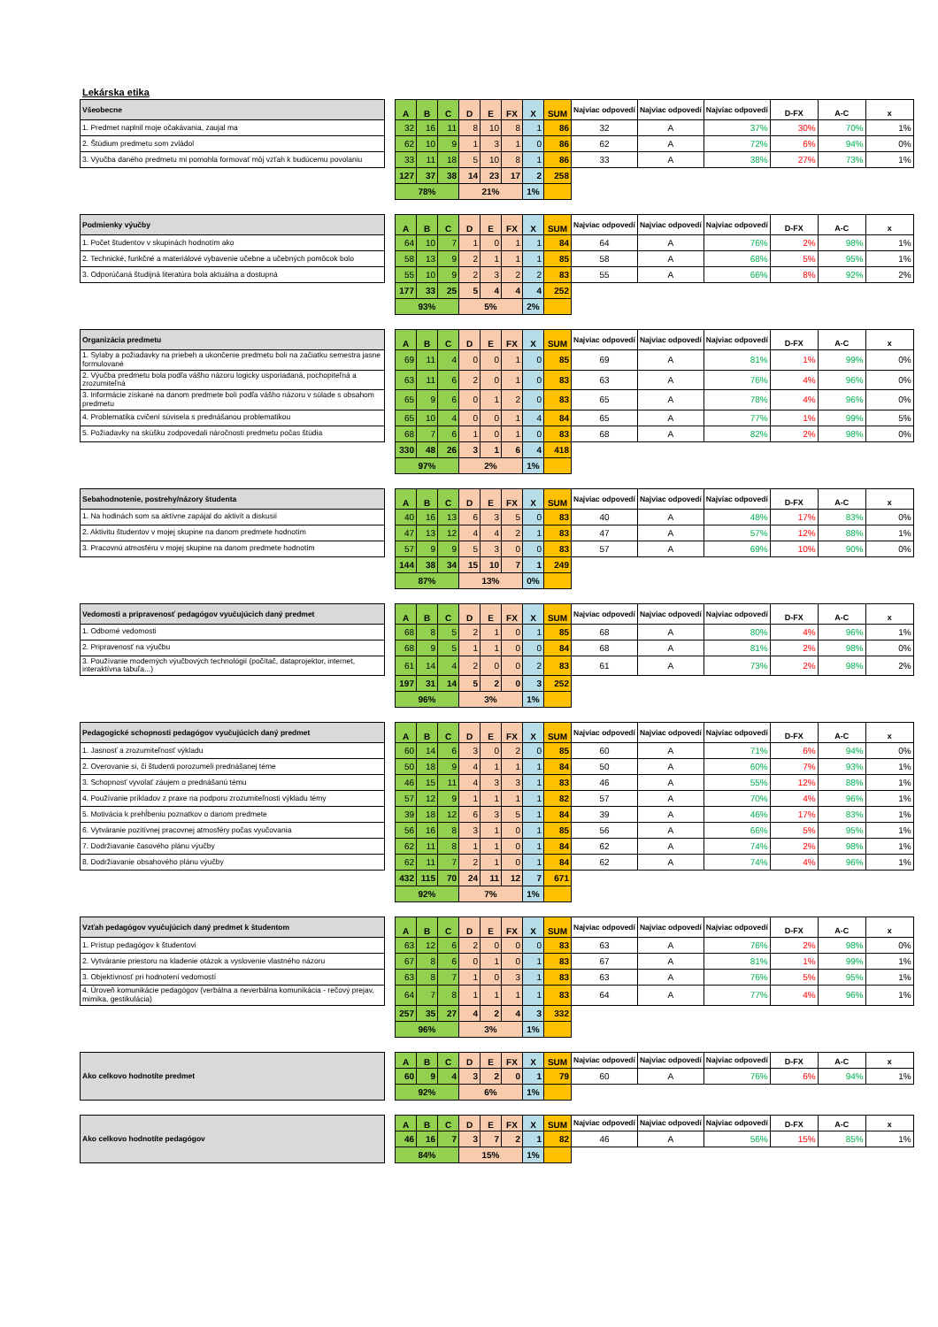Lekárska etika
| Všeobecne | | A | B | C | D | E | FX | X | SUM | Najviac odpovedí | Najviac odpovedí | Najviac odpovedí | D-FX | A-C | x |
| --- | --- | --- | --- | --- | --- | --- | --- | --- | --- | --- | --- | --- | --- | --- | --- |
| 1. Predmet naplnil moje očakávania, zaujal ma | | 32 | 16 | 11 | 8 | 10 | 8 | 1 | 86 | 32 | A | 37% | 30% | 70% | 1% |
| 2. Štúdium predmetu som zvládol | | 62 | 10 | 9 | 1 | 3 | 1 | 0 | 86 | 62 | A | 72% | 6% | 94% | 0% |
| 3. Výučba daného predmetu mi pomohla formovať môj vzťah k budúcemu povolaniu | | 33 | 11 | 18 | 5 | 10 | 8 | 1 | 86 | 33 | A | 38% | 27% | 73% | 1% |
| | | 127 | 37 | 38 | 14 | 23 | 17 | 2 | 258 | | | | | | |
| | | 78% | | | 21% | | | 1% | | | | | | | |
| Podmienky výučby | | A | B | C | D | E | FX | X | SUM | Najviac odpovedí | Najviac odpovedí | Najviac odpovedí | D-FX | A-C | x |
| --- | --- | --- | --- | --- | --- | --- | --- | --- | --- | --- | --- | --- | --- | --- | --- |
| 1. Počet študentov v skupinách hodnotím ako | | 64 | 10 | 7 | 1 | 0 | 1 | 1 | 84 | 64 | A | 76% | 2% | 98% | 1% |
| 2. Technické, funkčné a materiálové vybavenie učebne a učebných pomôcok bolo | | 58 | 13 | 9 | 2 | 1 | 1 | 1 | 85 | 58 | A | 68% | 5% | 95% | 1% |
| 3. Odporúčaná študijná literatúra bola aktuálna a dostupná | | 55 | 10 | 9 | 2 | 3 | 2 | 2 | 83 | 55 | A | 66% | 8% | 92% | 2% |
| | | 177 | 33 | 25 | 5 | 4 | 4 | 4 | 252 | | | | | | |
| | | 93% | | | 5% | | | 2% | | | | | | | |
| Organizácia predmetu | | A | B | C | D | E | FX | X | SUM | Najviac odpovedí | Najviac odpovedí | Najviac odpovedí | D-FX | A-C | x |
| --- | --- | --- | --- | --- | --- | --- | --- | --- | --- | --- | --- | --- | --- | --- | --- |
| 1. Sylaby a požiadavky na priebeh a ukončenie predmetu boli na začiatku semestra jasne formulované | | 69 | 11 | 4 | 0 | 0 | 1 | 0 | 85 | 69 | A | 81% | 1% | 99% | 0% |
| 2. Výučba predmetu bola podľa vášho názoru logicky usporiadaná, pochopiteľná a zrozumiteľná | | 63 | 11 | 6 | 2 | 0 | 1 | 0 | 83 | 63 | A | 76% | 4% | 96% | 0% |
| 3. Informácie získané na danom predmete boli podľa vášho názoru v súlade s obsahom predmetu | | 65 | 9 | 6 | 0 | 1 | 2 | 0 | 83 | 65 | A | 78% | 4% | 96% | 0% |
| 4. Problematika cvičení súvisela s prednášanou problematikou | | 65 | 10 | 4 | 0 | 0 | 1 | 4 | 84 | 65 | A | 77% | 1% | 99% | 5% |
| 5. Požiadavky na skúšku zodpovedali náročnosti predmetu počas štúdia | | 68 | 7 | 6 | 1 | 0 | 1 | 0 | 83 | 68 | A | 82% | 2% | 98% | 0% |
| | | 330 | 48 | 26 | 3 | 1 | 6 | 4 | 418 | | | | | | |
| | | 97% | | | 2% | | | 1% | | | | | | | |
| Sebahodnotenie, postrehy/názory študenta | | A | B | C | D | E | FX | X | SUM | Najviac odpovedí | Najviac odpovedí | Najviac odpovedí | D-FX | A-C | x |
| --- | --- | --- | --- | --- | --- | --- | --- | --- | --- | --- | --- | --- | --- | --- | --- |
| 1. Na hodinách som sa aktívne zapájal do aktivít a diskusií | | 40 | 16 | 13 | 6 | 3 | 5 | 0 | 83 | 40 | A | 48% | 17% | 83% | 0% |
| 2. Aktivitu študentov v mojej skupine na danom predmete hodnotím | | 47 | 13 | 12 | 4 | 4 | 2 | 1 | 83 | 47 | A | 57% | 12% | 88% | 1% |
| 3. Pracovnú atmosféru v mojej skupine na danom predmete hodnotím | | 57 | 9 | 9 | 5 | 3 | 0 | 0 | 83 | 57 | A | 69% | 10% | 90% | 0% |
| | | 144 | 38 | 34 | 15 | 10 | 7 | 1 | 249 | | | | | | |
| | | 87% | | | 13% | | | 0% | | | | | | | |
| Vedomosti a pripravenosť pedagógov vyučujúcich daný predmet | | A | B | C | D | E | FX | X | SUM | Najviac odpovedí | Najviac odpovedí | Najviac odpovedí | D-FX | A-C | x |
| --- | --- | --- | --- | --- | --- | --- | --- | --- | --- | --- | --- | --- | --- | --- | --- |
| 1. Odborné vedomosti | | 68 | 8 | 5 | 2 | 1 | 0 | 1 | 85 | 68 | A | 80% | 4% | 96% | 1% |
| 2. Pripravenosť na výučbu | | 68 | 9 | 5 | 1 | 1 | 0 | 0 | 84 | 68 | A | 81% | 2% | 98% | 0% |
| 3. Používanie moderných výučbových technológií (počítač, dataprojektor, internet, interaktívna tabuľa...) | | 61 | 14 | 4 | 2 | 0 | 0 | 2 | 83 | 61 | A | 73% | 2% | 98% | 2% |
| | | 197 | 31 | 14 | 5 | 2 | 0 | 3 | 252 | | | | | | |
| | | 96% | | | 3% | | | 1% | | | | | | | |
| Pedagogické schopnosti pedagógov vyučujúcich daný predmet | | A | B | C | D | E | FX | X | SUM | Najviac odpovedí | Najviac odpovedí | Najviac odpovedí | D-FX | A-C | x |
| --- | --- | --- | --- | --- | --- | --- | --- | --- | --- | --- | --- | --- | --- | --- | --- |
| 1. Jasnosť a zrozumiteľnosť výkladu | | 60 | 14 | 6 | 3 | 0 | 2 | 0 | 85 | 60 | A | 71% | 6% | 94% | 0% |
| 2. Overovanie si, či študenti porozumeli prednášanej téme | | 50 | 18 | 9 | 4 | 1 | 1 | 1 | 84 | 50 | A | 60% | 7% | 93% | 1% |
| 3. Schopnosť vyvolať záujem o prednášanú tému | | 46 | 15 | 11 | 4 | 3 | 3 | 1 | 83 | 46 | A | 55% | 12% | 88% | 1% |
| 4. Používanie príkladov z praxe na podporu zrozumiteľnosti výkladu témy | | 57 | 12 | 9 | 1 | 1 | 1 | 1 | 82 | 57 | A | 70% | 4% | 96% | 1% |
| 5. Motivácia k prehĺbeniu poznatkov o danom predmete | | 39 | 18 | 12 | 6 | 3 | 5 | 1 | 84 | 39 | A | 46% | 17% | 83% | 1% |
| 6. Vytváranie pozitívnej pracovnej atmosféry počas vyučovania | | 56 | 16 | 8 | 3 | 1 | 0 | 1 | 85 | 56 | A | 66% | 5% | 95% | 1% |
| 7. Dodržiavanie časového plánu výučby | | 62 | 11 | 8 | 1 | 1 | 0 | 1 | 84 | 62 | A | 74% | 2% | 98% | 1% |
| 8. Dodržiavanie obsahového plánu výučby | | 62 | 11 | 7 | 2 | 1 | 0 | 1 | 84 | 62 | A | 74% | 4% | 96% | 1% |
| | | 432 | 115 | 70 | 24 | 11 | 12 | 7 | 671 | | | | | | |
| | | 92% | | | 7% | | | 1% | | | | | | | |
| Vzťah pedagógov vyučujúcich daný predmet k študentom | | A | B | C | D | E | FX | X | SUM | Najviac odpovedí | Najviac odpovedí | Najviac odpovedí | D-FX | A-C | x |
| --- | --- | --- | --- | --- | --- | --- | --- | --- | --- | --- | --- | --- | --- | --- | --- |
| 1. Prístup pedagógov k študentovi | | 63 | 12 | 6 | 2 | 0 | 0 | 0 | 83 | 63 | A | 76% | 2% | 98% | 0% |
| 2. Vytváranie priestoru na kladenie otázok a vyslovenie vlastného názoru | | 67 | 8 | 6 | 0 | 1 | 0 | 1 | 83 | 67 | A | 81% | 1% | 99% | 1% |
| 3. Objektívnosť pri hodnotení vedomostí | | 63 | 8 | 7 | 1 | 0 | 3 | 1 | 83 | 63 | A | 76% | 5% | 95% | 1% |
| 4. Úroveň komunikácie pedagógov (verbálna a neverbálna komunikácia - rečový prejav, mimika, gestikulácia) | | 64 | 7 | 8 | 1 | 1 | 1 | 1 | 83 | 64 | A | 77% | 4% | 96% | 1% |
| | | 257 | 35 | 27 | 4 | 2 | 4 | 3 | 332 | | | | | | |
| | | 96% | | | 3% | | | 1% | | | | | | | |
| Ako celkovo hodnotíte predmet | | A | B | C | D | E | FX | X | SUM | Najviac odpovedí | Najviac odpovedí | Najviac odpovedí | D-FX | A-C | x |
| --- | --- | --- | --- | --- | --- | --- | --- | --- | --- | --- | --- | --- | --- | --- | --- |
| | | 60 | 9 | 4 | 3 | 2 | 0 | 1 | 79 | 60 | A | 76% | 6% | 94% | 1% |
| | | 92% | | | 6% | | | 1% | | | | | | | |
| Ako celkovo hodnotíte pedagógov | | A | B | C | D | E | FX | X | SUM | Najviac odpovedí | Najviac odpovedí | Najviac odpovedí | D-FX | A-C | x |
| --- | --- | --- | --- | --- | --- | --- | --- | --- | --- | --- | --- | --- | --- | --- | --- |
| | | 46 | 16 | 7 | 3 | 7 | 2 | 1 | 82 | 46 | A | 56% | 15% | 85% | 1% |
| | | 84% | | | 15% | | | 1% | | | | | | | |